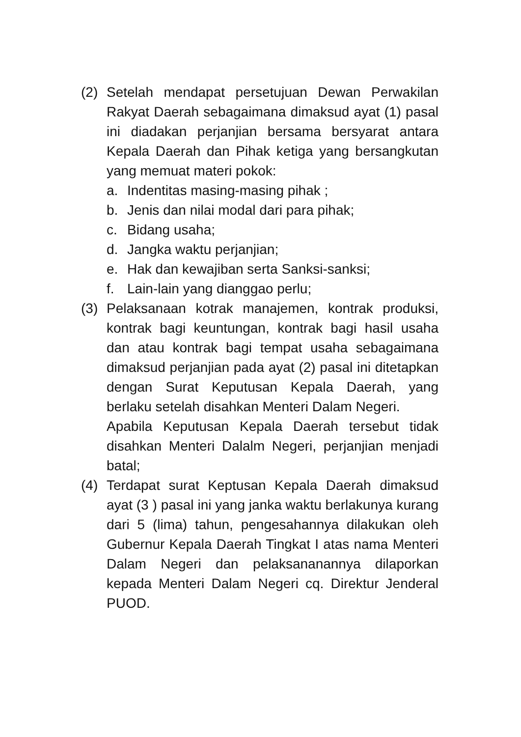(2) Setelah mendapat persetujuan Dewan Perwakilan Rakyat Daerah sebagaimana dimaksud ayat (1) pasal ini diadakan perjanjian bersama bersyarat antara Kepala Daerah dan Pihak ketiga yang bersangkutan yang memuat materi pokok:
a. Indentitas masing-masing pihak ;
b. Jenis dan nilai modal dari para pihak;
c. Bidang usaha;
d. Jangka waktu perjanjian;
e. Hak dan kewajiban serta Sanksi-sanksi;
f. Lain-lain yang dianggao perlu;
(3) Pelaksanaan kotrak manajemen, kontrak produksi, kontrak bagi keuntungan, kontrak bagi hasil usaha dan atau kontrak bagi tempat usaha sebagaimana dimaksud perjanjian pada ayat (2) pasal ini ditetapkan dengan Surat Keputusan Kepala Daerah, yang berlaku setelah disahkan Menteri Dalam Negeri.
Apabila Keputusan Kepala Daerah tersebut tidak disahkan Menteri Dalalm Negeri, perjanjian menjadi batal;
(4) Terdapat surat Keptusan Kepala Daerah dimaksud ayat (3 ) pasal ini yang janka waktu berlakunya kurang dari 5 (lima) tahun, pengesahannya dilakukan oleh Gubernur Kepala Daerah Tingkat I atas nama Menteri Dalam Negeri dan pelaksananannya dilaporkan kepada Menteri Dalam Negeri cq. Direktur Jenderal PUOD.